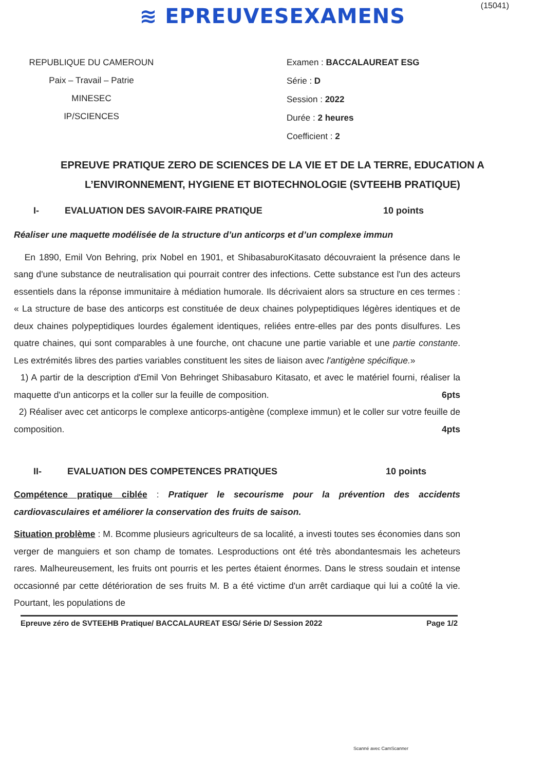≋ EPREUVESEXAMENS
(15041)
REPUBLIQUE DU CAMEROUN
Paix – Travail – Patrie
MINESEC
IP/SCIENCES
Examen : BACCALAUREAT ESG
Série : D
Session : 2022
Durée : 2 heures
Coefficient : 2
EPREUVE PRATIQUE ZERO DE SCIENCES DE LA VIE ET DE LA TERRE, EDUCATION A L’ENVIRONNEMENT, HYGIENE ET BIOTECHNOLOGIE (SVTEEHB PRATIQUE)
I- EVALUATION DES SAVOIR-FAIRE PRATIQUE 10 points
Réaliser une maquette modélisée de la structure d’un anticorps et d’un complexe immun
En 1890, Emil Von Behring, prix Nobel en 1901, et ShibasaburoKitasato découvraient la présence dans le sang d'une substance de neutralisation qui pourrait contrer des infections. Cette substance est l'un des acteurs essentiels dans la réponse immunitaire à médiation humorale. Ils décrivaient alors sa structure en ces termes : « La structure de base des anticorps est constituée de deux chaines polypeptidiques légères identiques et de deux chaines polypeptidiques lourdes également identiques, reliées entre-elles par des ponts disulfures. Les quatre chaines, qui sont comparables à une fourche, ont chacune une partie variable et une partie constante. Les extrémités libres des parties variables constituent les sites de liaison avec l'antigène spécifique.»
1) A partir de la description d'Emil Von Behringet Shibasaburo Kitasato, et avec le matériel fourni, réaliser la maquette d'un anticorps et la coller sur la feuille de composition. 6pts
2) Réaliser avec cet anticorps le complexe anticorps-antigène (complexe immun) et le coller sur votre feuille de composition. 4pts
II- EVALUATION DES COMPETENCES PRATIQUES 10 points
Compétence pratique ciblée : Pratiquer le secourisme pour la prévention des accidents cardiovasculaires et améliorer la conservation des fruits de saison.
Situation problème : M. Bcomme plusieurs agriculteurs de sa localité, a investi toutes ses économies dans son verger de manguiers et son champ de tomates. Lesproductions ont été très abondantesmais les acheteurs rares. Malheureusement, les fruits ont pourris et les pertes étaient énormes. Dans le stress soudain et intense occasionné par cette détérioration de ses fruits M. B a été victime d'un arrêt cardiaque qui lui a coûté la vie. Pourtant, les populations de
Epreuve zéro de SVTEEHB Pratique/ BACCALAUREAT ESG/ Série D/ Session 2022 Page 1/2
Scanné avec CamScanner